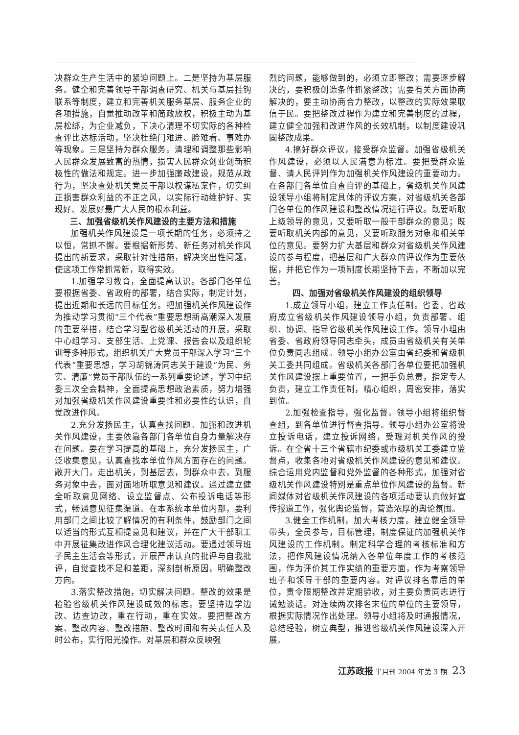决群众生产生活中的紧迫问题上。二是坚持为基层服务。健全和完善领导干部调查研究、机关与基层挂钩联系等制度，建立和完善机关服务基层、服务企业的各项措施，自觉推动改革和简政放权，积极主动为基层松绑，为企业减负，下决心清理不切实际的各种检查评比达标活动，坚决杜绝门难进、脸难看、事难办等现象。三是坚持为群众服务。清理和调整那些影响人民群众发展致富的热情，损害人民群众创业创新积极性的做法和规定。进一步加强廉政建设，规范从政行为，坚决查处机关党员干部以权谋私案件，切实纠正损害群众利益的不正之风，以实际行动维护好、实现好、发展好最广大人民的根本利益。
三、加强省级机关作风建设的主要方法和措施
加强机关作风建设是一项长期的任务，必须持之以恒，常抓不懈。要根据新形势、新任务对机关作风提出的新要求，采取针对性措施，解决突出性问题，使这项工作常抓常新，取得实效。
1.加强学习教育，全面提高认识。各部门各单位要根据省委、省政府的部署，结合实际，制定计划，提出近期和长远的目标任务。把加强机关作风建设作为推动学习贯彻“三个代表”重要思想新高潮深入发展的重要举措，结合学习型省级机关活动的开展，采取中心组学习、支部生活、上党课、报告会以及组织轮训等多种形式，组织机关广大党员干部深入学习“三个代表”重要思想，学习胡锦涛同志关于建设“为民、务实、清廉”党员干部队伍的一系列重要论述，学习中纪委三次全会精神，全面提高思想政治素质，努力增强对加强省级机关作风建设重要性和必要性的认识，自觉改进作风。
2.充分发扬民主，认真查找问题。加强和改进机关作风建设，主要依靠各部门各单位自身力量解决存在问题。要在学习提高的基础上，充分发扬民主，广泛收集意见，认真查找本单位作风方面存在的问题。敞开大门，走出机关，到基层去，到群众中去，到服务对象中去，面对面地听取意见和建议。通过建立健全听取意见网络、设立监督点、公布投诉电话等形式，畅通意见征集渠道。在本系统本单位内部，要利用部门之间比较了解情况的有利条件，鼓励部门之间以适当的形式互相提意见和建议，并在广大干部职工中开展征集改进作风合理化建议活动。要通过领导班子民主生活会等形式，开展严肃认真的批评与自我批评，自觉查找不足和差距，深刻剖析原因，明确整改方向。
3.落实整改措施，切实解决问题。整改的效果是检验省级机关作风建设成效的标志。要坚持边学边改、边查边改，重在行动，重在实效。要把整改方案、整改内容、整改措施、整改时间和有关责任人及时公布，实行阳光操作。对基层和群众反映强
烈的问题，能够做到的，必须立即整改；需要逐步解决的，要积极创造条件抓紧整改；需要有关方面协商解决的，要主动协商合力整改，以整改的实际效果取信于民。要把整改过程作为建立和完善制度的过程，建立健全加强和改进作风的长效机制，以制度建设巩固整改成果。
4.搞好群众评议，接受群众监督。加强省级机关作风建设，必须以人民满意为标准。要把受群众监督、请人民评判作为加强机关作风建设的重要动力。在各部门各单位自查自评的基础上，省级机关作风建设领导小组将制定具体的评议方案，对省级机关各部门各单位的作风建设和整改情况进行评议。既要听取上级领导的意见，又要听取一般干部群众的意见；既要听取机关内部的意见，又要听取服务对象和相关单位的意见。要努力扩大基层和群众对省级机关作风建设的参与程度，把基层和广大群众的评议作为重要依据，并把它作为一项制度长期坚持下去，不断加以完善。
四、加强对省级机关作风建设的组织领导
1.成立领导小组，建立工作责任制。省委、省政府成立省级机关作风建设领导小组，负责部署、组织、协调、指导省级机关作风建设工作。领导小组由省委、省政府领导同志牵头，成员由省级机关有关单位负责同志组成。领导小组办公室由省纪委和省级机关工委共同组成。省级机关各部门各单位要把加强机关作风建设摆上重要位置，一把手负总责，指定专人负责，建立工作责任制，精心组织，周密安排，落实到位。
2.加强检查指导，强化监督。领导小组将组织督查组，到各单位进行督查指导。领导小组办公室将设立投诉电话，建立投诉网络，受理对机关作风的投诉。在全省十三个省辖市纪委或市级机关工委建立监督点，收集各地对省级机关作风建设的意见和建议。综合运用党内监督和党外监督的各种形式，加强对省级机关作风建设特别是重点单位作风建设的监督。新闻媒体对省级机关作风建设的各项活动要认真做好宣传报道工作，强化舆论监督，营造浓厚的舆论氛围。
3.健全工作机制，加大考核力度。建立健全领导带头，全员参与，目标管理，制度保证的加强机关作风建设的工作机制。制定科学合理的考核标准和方法，把作风建设情况纳入各单位年度工作的考核范围，作为评价其工作实绩的重要方面，作为考察领导班子和领导干部的重要内容。对评议排名靠后的单位，责令限期整改并定期验收，对主要负责同志进行诫勉谈话。对连续两次排名末位的单位的主要领导，根据实际情况作出处理。领导小组将及时通报情况，总结经验，树立典型，推进省级机关作风建设深入开展。
江苏政报 半月刊 2004 年第 3 期 23